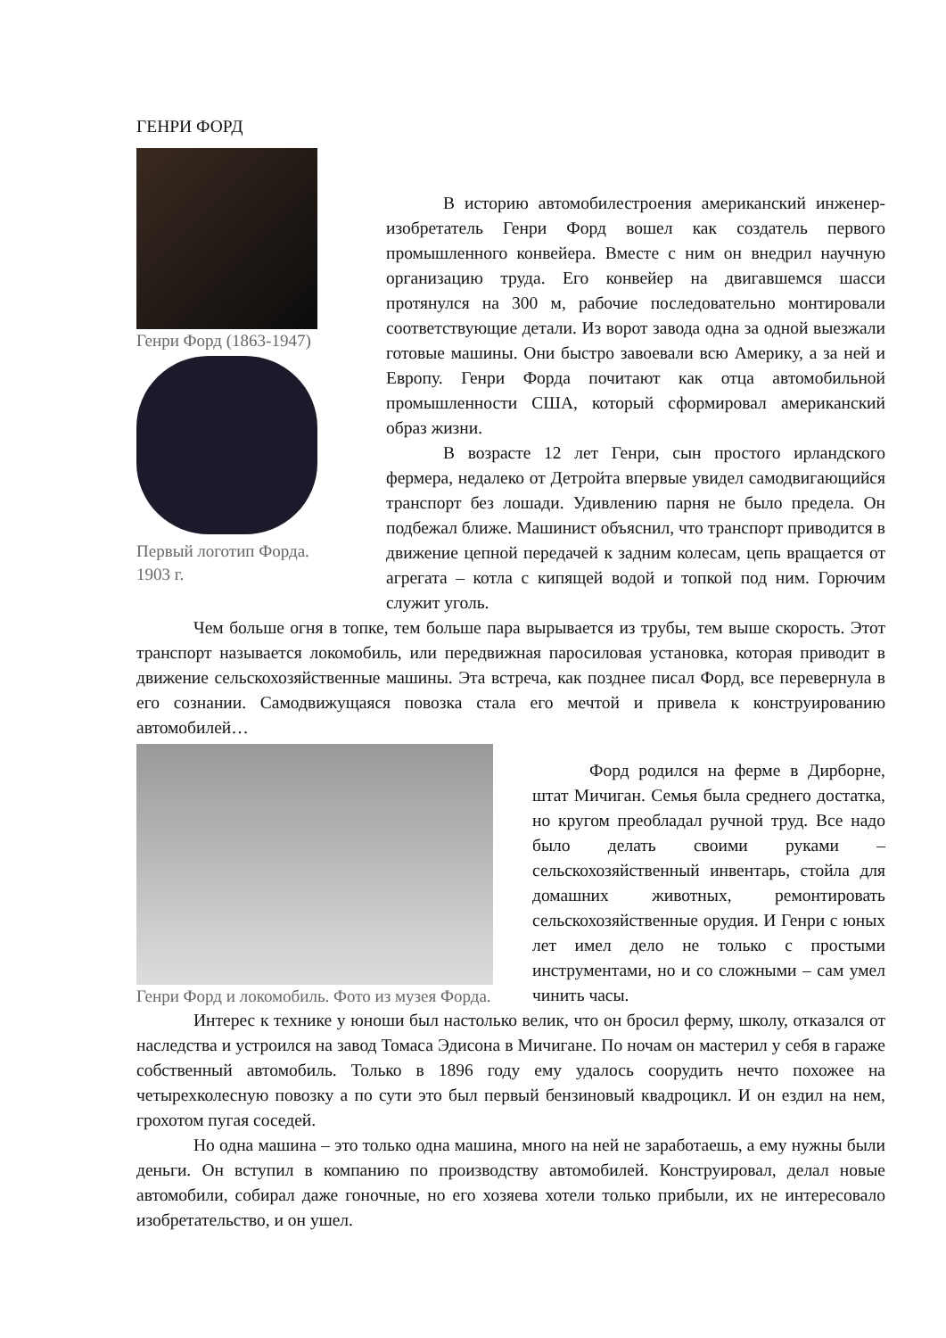ГЕНРИ ФОРД
Генри Форд (1863-1947)
Первый логотип Форда. 1903 г.
В историю автомобилестроения американский инженер-изобретатель Генри Форд вошел как создатель первого промышленного конвейера. Вместе с ним он внедрил научную организацию труда. Его конвейер на двигавшемся шасси протянулся на 300 м, рабочие последовательно монтировали соответствующие детали. Из ворот завода одна за одной выезжали готовые машины. Они быстро завоевали всю Америку, а за ней и Европу. Генри Форда почитают как отца автомобильной промышленности США, который сформировал американский образ жизни.
В возрасте 12 лет Генри, сын простого ирландского фермера, недалеко от Детройта впервые увидел самодвигающийся транспорт без лошади. Удивлению парня не было предела. Он подбежал ближе. Машинист объяснил, что транспорт приводится в движение цепной передачей к задним колесам, цепь вращается от агрегата – котла с кипящей водой и топкой под ним. Горючим служит уголь.
Чем больше огня в топке, тем больше пара вырывается из трубы, тем выше скорость. Этот транспорт называется локомобиль, или передвижная паросиловая установка, которая приводит в движение сельскохозяйственные машины. Эта встреча, как позднее писал Форд, все перевернула в его сознании. Самодвижущаяся повозка стала его мечтой и привела к конструированию автомобилей…
Генри Форд и локомобиль. Фото из музея Форда.
Форд родился на ферме в Дирборне, штат Мичиган. Семья была среднего достатка, но кругом преобладал ручной труд. Все надо было делать своими руками – сельскохозяйственный инвентарь, стойла для домашних животных, ремонтировать сельскохозяйственные орудия. И Генри с юных лет имел дело не только с простыми инструментами, но и со сложными – сам умел чинить часы.
Интерес к технике у юноши был настолько велик, что он бросил ферму, школу, отказался от наследства и устроился на завод Томаса Эдисона в Мичигане. По ночам он мастерил у себя в гараже собственный автомобиль. Только в 1896 году ему удалось соорудить нечто похожее на четырехколесную повозку а по сути это был первый бензиновый квадроцикл. И он ездил на нем, грохотом пугая соседей.
Но одна машина – это только одна машина, много на ней не заработаешь, а ему нужны были деньги. Он вступил в компанию по производству автомобилей. Конструировал, делал новые автомобили, собирал даже гоночные, но его хозяева хотели только прибыли, их не интересовало изобретательство, и он ушел.